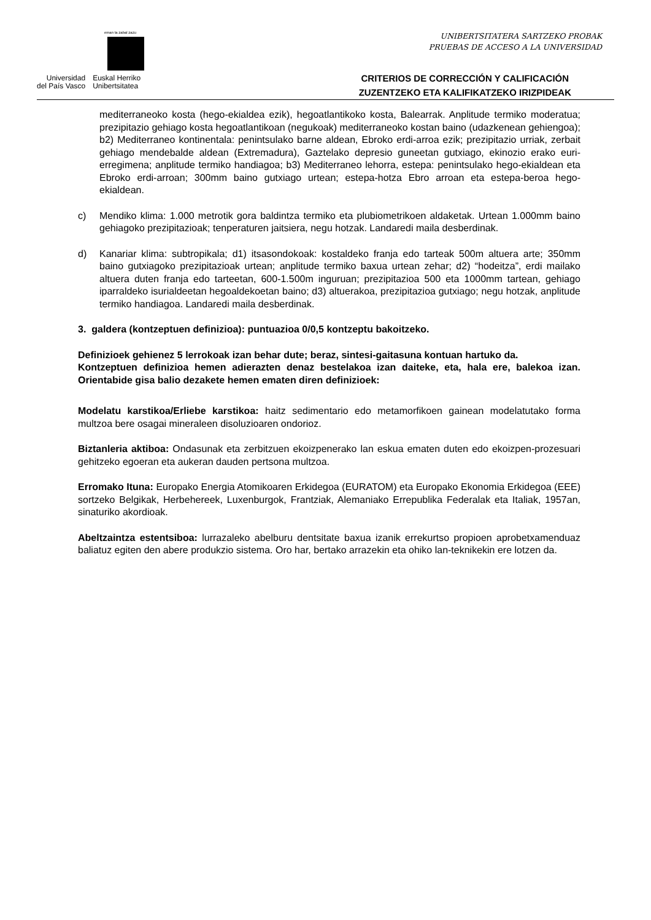eman ta zabal zazu
Universidad
del País Vasco
Euskal Herriko
Unibertsitatea
UNIBERTSITATERA SARTZEKO PROBAK
PRUEBAS DE ACCESO A LA UNIVERSIDAD
CRITERIOS DE CORRECCIÓN Y CALIFICACIÓN
ZUZENTZEKO ETA KALIFIKATZEKO IRIZPIDEAK
mediterraneoko kosta (hego-ekialdea ezik), hegoatlantikoko kosta, Balearrak. Anplitude termiko moderatua; prezipitazio gehiago kosta hegoatlantikoan (negukoak) mediterraneoko kostan baino (udazkenean gehiengoa); b2) Mediterraneo kontinentala: penintsulako barne aldean, Ebroko erdi-arroa ezik; prezipitazio urriak, zerbait gehiago mendebalde aldean (Extremadura), Gaztelako depresio guneetan gutxiago, ekinozio erako euri-erregimena; anplitude termiko handiagoa; b3) Mediterraneo lehorra, estepa: penintsulako hego-ekialdean eta Ebroko erdi-arroan; 300mm baino gutxiago urtean; estepa-hotza Ebro arroan eta estepa-beroa hego-ekialdean.
c) Mendiko klima: 1.000 metrotik gora baldintza termiko eta plubiometrikoen aldaketak. Urtean 1.000mm baino gehiagoko prezipitazioak; tenperaturen jaitsiera, negu hotzak. Landaredi maila desberdinak.
d) Kanariar klima: subtropikala; d1) itsasondokoak: kostaldeko franja edo tarteak 500m altuera arte; 350mm baino gutxiagoko prezipitazioak urtean; anplitude termiko baxua urtean zehar; d2) “hodeitza”, erdi mailako altuera duten franja edo tarteetan, 600-1.500m inguruan; prezipitazioa 500 eta 1000mm tartean, gehiago iparraldeko isurialdeetan hegoaldekoetan baino; d3) altuerakoa, prezipitazioa gutxiago; negu hotzak, anplitude termiko handiagoa. Landaredi maila desberdinak.
3. galdera (kontzeptuen definizioa): puntuazioa 0/0,5 kontzeptu bakoitzeko.
Definizioek gehienez 5 lerrokoak izan behar dute; beraz, sintesi-gaitasuna kontuan hartuko da.
Kontzeptuen definizioa hemen adierazten denaz bestelakoa izan daiteke, eta, hala ere, balekoa izan. Orientabide gisa balio dezakete hemen ematen diren definizioek:
Modelatu karstikoa/Erliebe karstikoa: haitz sedimentario edo metamorfikoen gainean modelatutako forma multzoa bere osagai mineraleen disoluzioaren ondorioz.
Biztanleria aktiboa: Ondasunak eta zerbitzuen ekoizpenerako lan eskua ematen duten edo ekoizpen-prozesuari gehitzeko egoeran eta aukeran dauden pertsona multzoa.
Erromako Ituna: Europako Energia Atomikoaren Erkidegoa (EURATOM) eta Europako Ekonomia Erkidegoa (EEE) sortzeko Belgikak, Herbehereek, Luxenburgok, Frantziak, Alemaniako Errepublika Federalak eta Italiak, 1957an, sinaturiko akordioak.
Abeltzaintza estentsiboa: lurrazaleko abelburu dentsitate baxua izanik errekurtso propioen aprobetxamenduaz baliatuz egiten den abere produkzio sistema. Oro har, bertako arrazekin eta ohiko lan-teknikekin ere lotzen da.